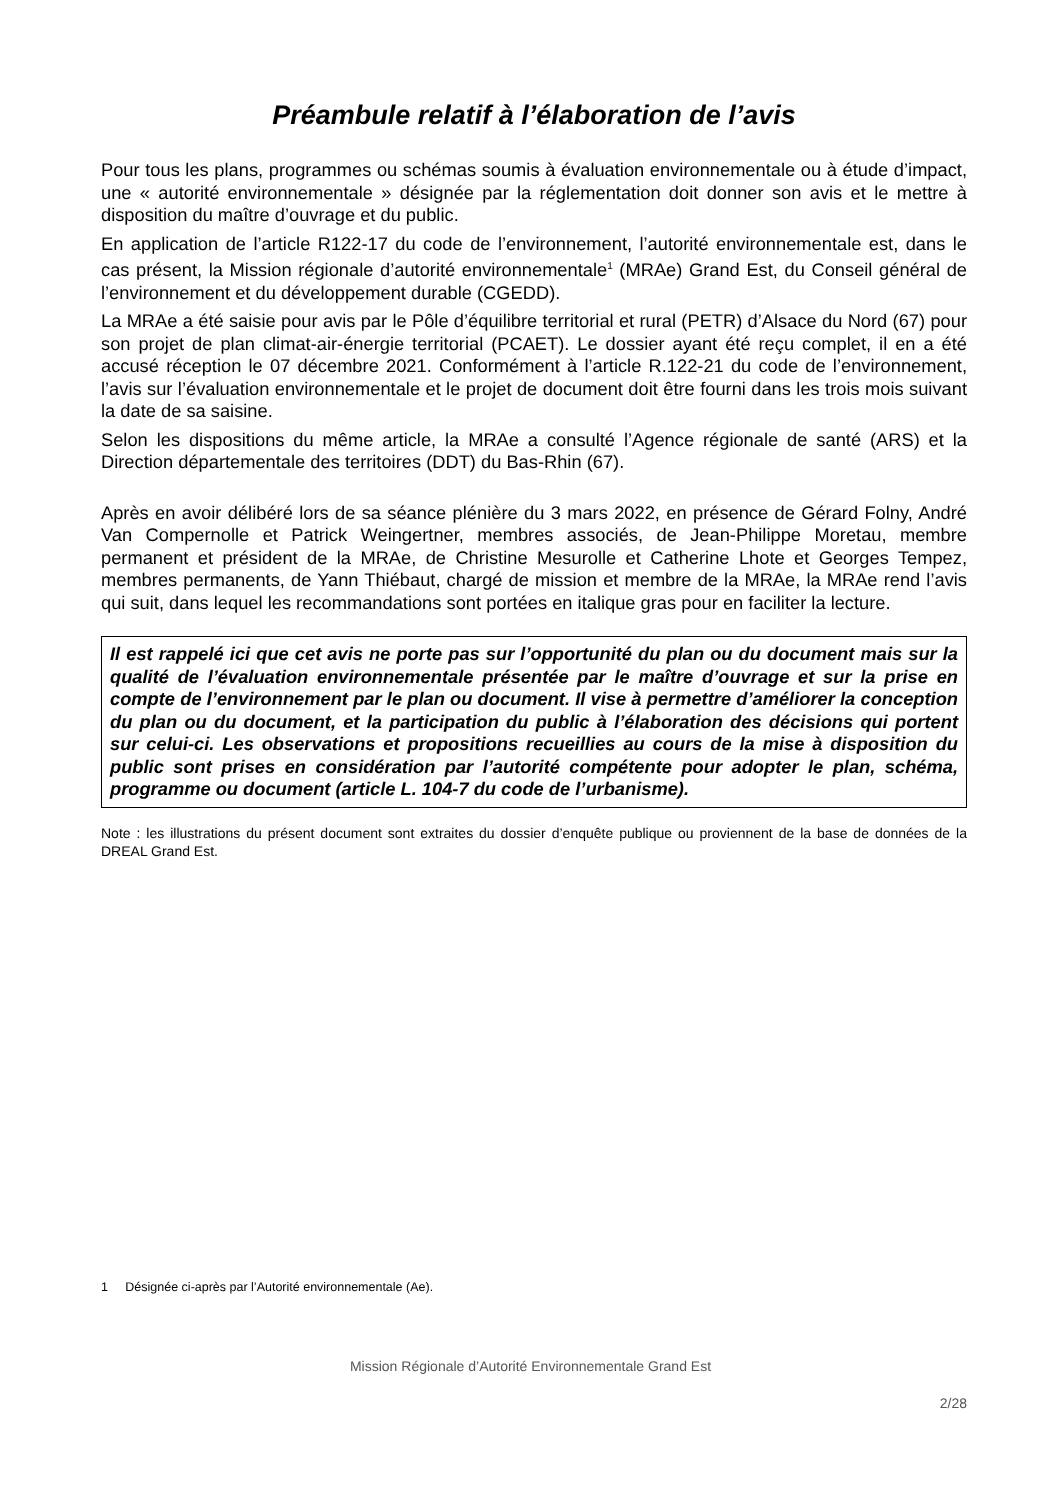Préambule relatif à l’élaboration de l’avis
Pour tous les plans, programmes ou schémas soumis à évaluation environnementale ou à étude d’impact, une « autorité environnementale » désignée par la réglementation doit donner son avis et le mettre à disposition du maître d’ouvrage et du public.
En application de l’article R122-17 du code de l’environnement, l’autorité environnementale est, dans le cas présent, la Mission régionale d’autorité environnementale<sup>1</sup> (MRAe) Grand Est, du Conseil général de l’environnement et du développement durable (CGEDD).
La MRAe a été saisie pour avis par le Pôle d’équilibre territorial et rural (PETR) d’Alsace du Nord (67) pour son projet de plan climat-air-énergie territorial (PCAET). Le dossier ayant été reçu complet, il en a été accusé réception le 07 décembre 2021. Conformément à l’article R.122-21 du code de l’environnement, l’avis sur l’évaluation environnementale et le projet de document doit être fourni dans les trois mois suivant la date de sa saisine.
Selon les dispositions du même article, la MRAe a consulté l’Agence régionale de santé (ARS) et la Direction départementale des territoires (DDT) du Bas-Rhin (67).
Après en avoir délibéré lors de sa séance plénière du 3 mars 2022, en présence de Gérard Folny, André Van Compernolle et Patrick Weingertner, membres associés, de Jean-Philippe Moretau, membre permanent et président de la MRAe, de Christine Mesurolle et Catherine Lhote et Georges Tempez, membres permanents, de Yann Thiébaut, chargé de mission et membre de la MRAe, la MRAe rend l’avis qui suit, dans lequel les recommandations sont portées en italique gras pour en faciliter la lecture.
Il est rappelé ici que cet avis ne porte pas sur l’opportunité du plan ou du document mais sur la qualité de l’évaluation environnementale présentée par le maître d’ouvrage et sur la prise en compte de l’environnement par le plan ou document. Il vise à permettre d’améliorer la conception du plan ou du document, et la participation du public à l’élaboration des décisions qui portent sur celui-ci. Les observations et propositions recueillies au cours de la mise à disposition du public sont prises en considération par l’autorité compétente pour adopter le plan, schéma, programme ou document (article L. 104-7 du code de l’urbanisme).
Note : les illustrations du présent document sont extraites du dossier d’enquête publique ou proviennent de la base de données de la DREAL Grand Est.
1 Désignée ci-après par l’Autorité environnementale (Ae).
Mission Régionale d’Autorité Environnementale Grand Est
2/28